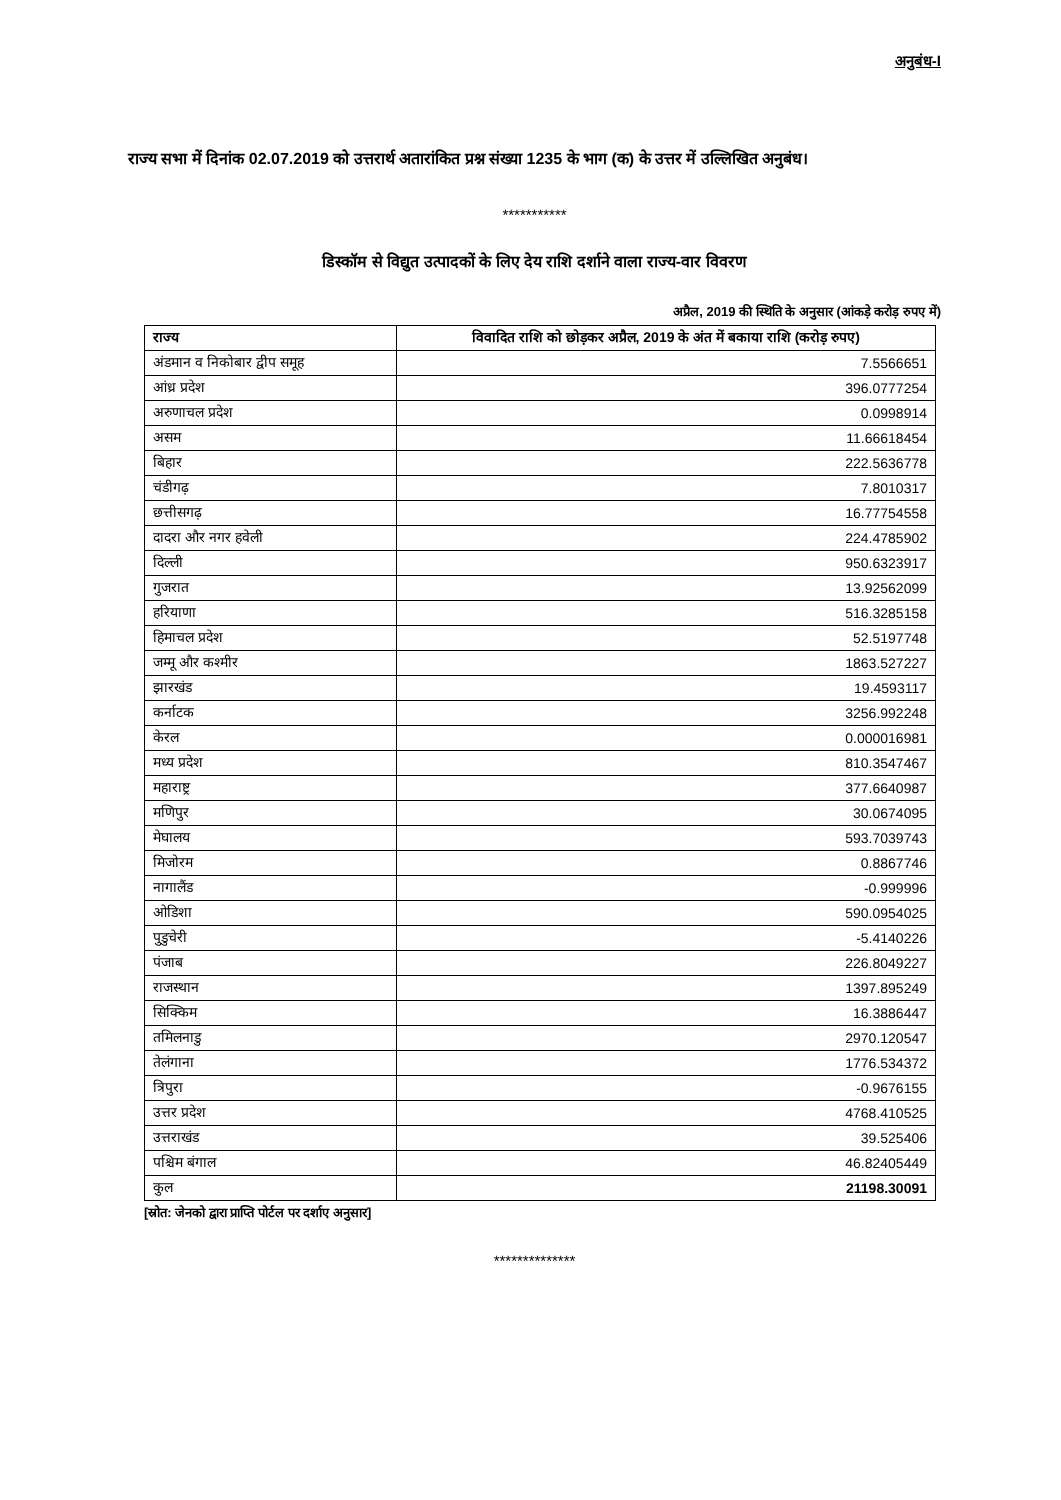अनुबंध-I
राज्य सभा में दिनांक 02.07.2019 को उत्तरार्थ अतारांकित प्रश्न संख्या 1235 के भाग (क) के उत्तर में उल्लिखित अनुबंध।
***********
डिस्कॉम से विद्युत उत्पादकों के लिए देय राशि दर्शाने वाला राज्य-वार विवरण
अप्रैल, 2019 की स्थिति के अनुसार (आंकड़े करोड़ रुपए में)
| राज्य | विवादित राशि को छोड़कर अप्रैल, 2019 के अंत में बकाया राशि (करोड़ रुपए) |
| --- | --- |
| अंडमान व निकोबार द्वीप समूह | 7.5566651 |
| आंध्र प्रदेश | 396.0777254 |
| अरुणाचल प्रदेश | 0.0998914 |
| असम | 11.66618454 |
| बिहार | 222.5636778 |
| चंडीगढ़ | 7.8010317 |
| छत्तीसगढ़ | 16.77754558 |
| दादरा और नगर हवेली | 224.4785902 |
| दिल्ली | 950.6323917 |
| गुजरात | 13.92562099 |
| हरियाणा | 516.3285158 |
| हिमाचल प्रदेश | 52.5197748 |
| जम्मू और कश्मीर | 1863.527227 |
| झारखंड | 19.4593117 |
| कर्नाटक | 3256.992248 |
| केरल | 0.000016981 |
| मध्य प्रदेश | 810.3547467 |
| महाराष्ट्र | 377.6640987 |
| मणिपुर | 30.0674095 |
| मेघालय | 593.7039743 |
| मिजोरम | 0.8867746 |
| नागालैंड | -0.999996 |
| ओडिशा | 590.0954025 |
| पुडुचेरी | -5.4140226 |
| पंजाब | 226.8049227 |
| राजस्थान | 1397.895249 |
| सिक्किम | 16.3886447 |
| तमिलनाडु | 2970.120547 |
| तेलंगाना | 1776.534372 |
| त्रिपुरा | -0.9676155 |
| उत्तर प्रदेश | 4768.410525 |
| उत्तराखंड | 39.525406 |
| पश्चिम बंगाल | 46.82405449 |
| कुल | 21198.30091 |
[स्रोत: जेनको द्वारा प्राप्ति पोर्टल पर दर्शाए अनुसार]
**************